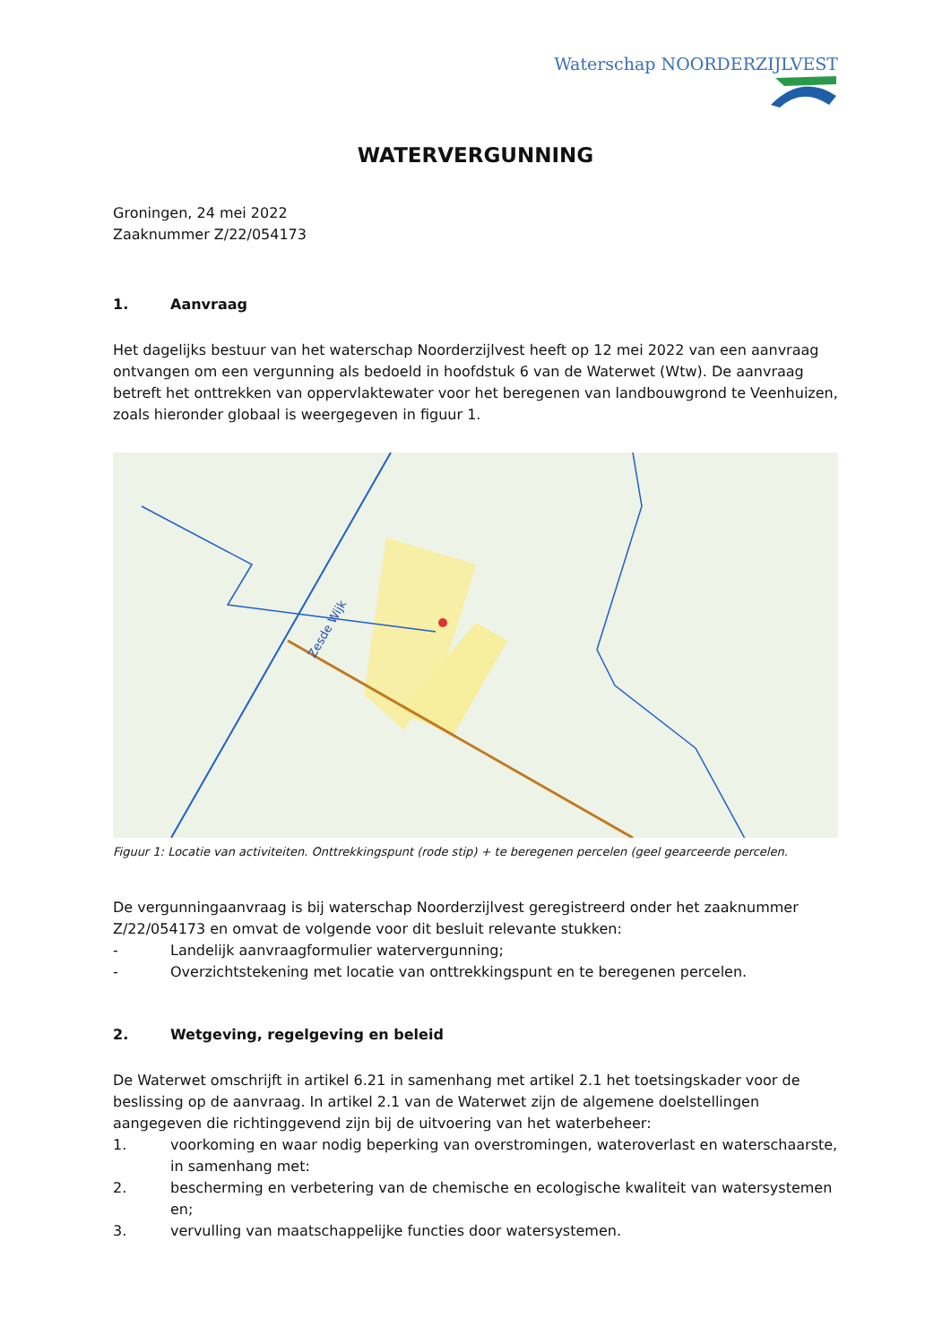Waterschap NOORDERZIJLVEST
WATERVERGUNNING
Groningen, 24 mei 2022
Zaaknummer Z/22/054173
1. Aanvraag
Het dagelijks bestuur van het waterschap Noorderzijlvest heeft op 12 mei 2022 van een aanvraag ontvangen om een vergunning als bedoeld in hoofdstuk 6 van de Waterwet (Wtw). De aanvraag betreft het onttrekken van oppervlaktewater voor het beregenen van landbouwgrond te Veenhuizen, zoals hieronder globaal is weergegeven in figuur 1.
Zesde Wijk
Figuur 1: Locatie van activiteiten. Onttrekkingspunt (rode stip) + te beregenen percelen (geel gearceerde percelen.
De vergunningaanvraag is bij waterschap Noorderzijlvest geregistreerd onder het zaaknummer Z/22/054173 en omvat de volgende voor dit besluit relevante stukken:
- Landelijk aanvraagformulier watervergunning;
- Overzichtstekening met locatie van onttrekkingspunt en te beregenen percelen.
2. Wetgeving, regelgeving en beleid
De Waterwet omschrijft in artikel 6.21 in samenhang met artikel 2.1 het toetsingskader voor de beslissing op de aanvraag. In artikel 2.1 van de Waterwet zijn de algemene doelstellingen aangegeven die richtinggevend zijn bij de uitvoering van het waterbeheer:
1. voorkoming en waar nodig beperking van overstromingen, wateroverlast en waterschaarste, in samenhang met:
2. bescherming en verbetering van de chemische en ecologische kwaliteit van watersystemen en;
3. vervulling van maatschappelijke functies door watersystemen.